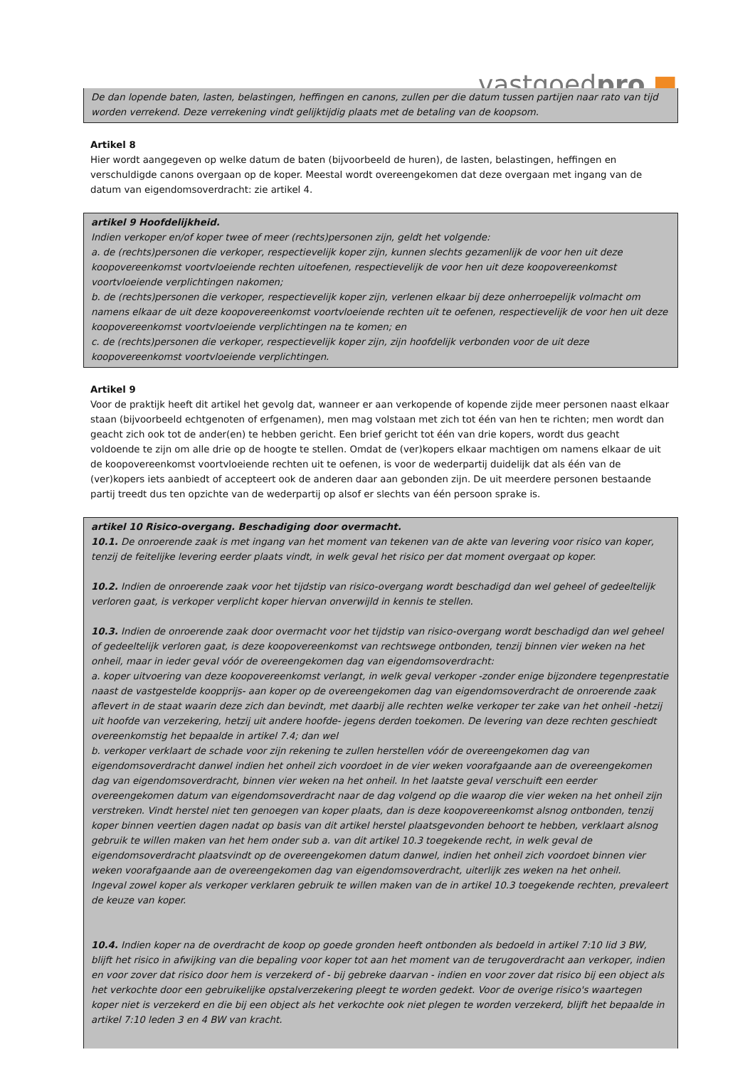vastgoedpro ■
De dan lopende baten, lasten, belastingen, heffingen en canons, zullen per die datum tussen partijen naar rato van tijd worden verrekend. Deze verrekening vindt gelijktijdig plaats met de betaling van de koopsom.
Artikel 8
Hier wordt aangegeven op welke datum de baten (bijvoorbeeld de huren), de lasten, belastingen, heffingen en verschuldigde canons overgaan op de koper. Meestal wordt overeengekomen dat deze overgaan met ingang van de datum van eigendomsoverdracht: zie artikel 4.
artikel 9 Hoofdelijkheid.
Indien verkoper en/of koper twee of meer (rechts)personen zijn, geldt het volgende:
a. de (rechts)personen die verkoper, respectievelijk koper zijn, kunnen slechts gezamenlijk de voor hen uit deze koopovereenkomst voortvloeiende rechten uitoefenen, respectievelijk de voor hen uit deze koopovereenkomst voortvloeiende verplichtingen nakomen;
b. de (rechts)personen die verkoper, respectievelijk koper zijn, verlenen elkaar bij deze onherroepelijk volmacht om namens elkaar de uit deze koopovereenkomst voortvloeiende rechten uit te oefenen, respectievelijk de voor hen uit deze koopovereenkomst voortvloeiende verplichtingen na te komen; en
c. de (rechts)personen die verkoper, respectievelijk koper zijn, zijn hoofdelijk verbonden voor de uit deze koopovereenkomst voortvloeiende verplichtingen.
Artikel 9
Voor de praktijk heeft dit artikel het gevolg dat, wanneer er aan verkopende of kopende zijde meer personen naast elkaar staan (bijvoorbeeld echtgenoten of erfgenamen), men mag volstaan met zich tot één van hen te richten; men wordt dan geacht zich ook tot de ander(en) te hebben gericht. Een brief gericht tot één van drie kopers, wordt dus geacht voldoende te zijn om alle drie op de hoogte te stellen. Omdat de (ver)kopers elkaar machtigen om namens elkaar de uit de koopovereenkomst voortvloeiende rechten uit te oefenen, is voor de wederpartij duidelijk dat als één van de (ver)kopers iets aanbiedt of accepteert ook de anderen daar aan gebonden zijn. De uit meerdere personen bestaande partij treedt dus ten opzichte van de wederpartij op alsof er slechts van één persoon sprake is.
artikel 10 Risico-overgang. Beschadiging door overmacht.
10.1. De onroerende zaak is met ingang van het moment van tekenen van de akte van levering voor risico van koper, tenzij de feitelijke levering eerder plaats vindt, in welk geval het risico per dat moment overgaat op koper.
10.2. Indien de onroerende zaak voor het tijdstip van risico-overgang wordt beschadigd dan wel geheel of gedeeltelijk verloren gaat, is verkoper verplicht koper hiervan onverwijld in kennis te stellen.
10.3. Indien de onroerende zaak door overmacht voor het tijdstip van risico-overgang wordt beschadigd dan wel geheel of gedeeltelijk verloren gaat, is deze koopovereenkomst van rechtswege ontbonden, tenzij binnen vier weken na het onheil, maar in ieder geval vóór de overeengekomen dag van eigendomsoverdracht:
a. koper uitvoering van deze koopovereenkomst verlangt, in welk geval verkoper -zonder enige bijzondere tegenprestatie naast de vastgestelde koopprijs- aan koper op de overeengekomen dag van eigendomsoverdracht de onroerende zaak aflevert in de staat waarin deze zich dan bevindt, met daarbij alle rechten welke verkoper ter zake van het onheil -hetzij uit hoofde van verzekering, hetzij uit andere hoofde- jegens derden toekomen. De levering van deze rechten geschiedt overeenkomstig het bepaalde in artikel 7.4; dan wel
b. verkoper verklaart de schade voor zijn rekening te zullen herstellen vóór de overeengekomen dag van eigendomsoverdracht danwel indien het onheil zich voordoet in de vier weken voorafgaande aan de overeengekomen dag van eigendomsoverdracht, binnen vier weken na het onheil. In het laatste geval verschuift een eerder overeengekomen datum van eigendomsoverdracht naar de dag volgend op die waarop die vier weken na het onheil zijn verstreken. Vindt herstel niet ten genoegen van koper plaats, dan is deze koopovereenkomst alsnog ontbonden, tenzij koper binnen veertien dagen nadat op basis van dit artikel herstel plaatsgevonden behoort te hebben, verklaart alsnog gebruik te willen maken van het hem onder sub a. van dit artikel 10.3 toegekende recht, in welk geval de eigendomsoverdracht plaatsvindt op de overeengekomen datum danwel, indien het onheil zich voordoet binnen vier weken voorafgaande aan de overeengekomen dag van eigendomsoverdracht, uiterlijk zes weken na het onheil.
Ingeval zowel koper als verkoper verklaren gebruik te willen maken van de in artikel 10.3 toegekende rechten, prevaleert de keuze van koper.
10.4. Indien koper na de overdracht de koop op goede gronden heeft ontbonden als bedoeld in artikel 7:10 lid 3 BW, blijft het risico in afwijking van die bepaling voor koper tot aan het moment van de terugoverdracht aan verkoper, indien en voor zover dat risico door hem is verzekerd of - bij gebreke daarvan - indien en voor zover dat risico bij een object als het verkochte door een gebruikelijke opstalverzekering pleegt te worden gedekt. Voor de overige risico's waartegen koper niet is verzekerd en die bij een object als het verkochte ook niet plegen te worden verzekerd, blijft het bepaalde in artikel 7:10 leden 3 en 4 BW van kracht.